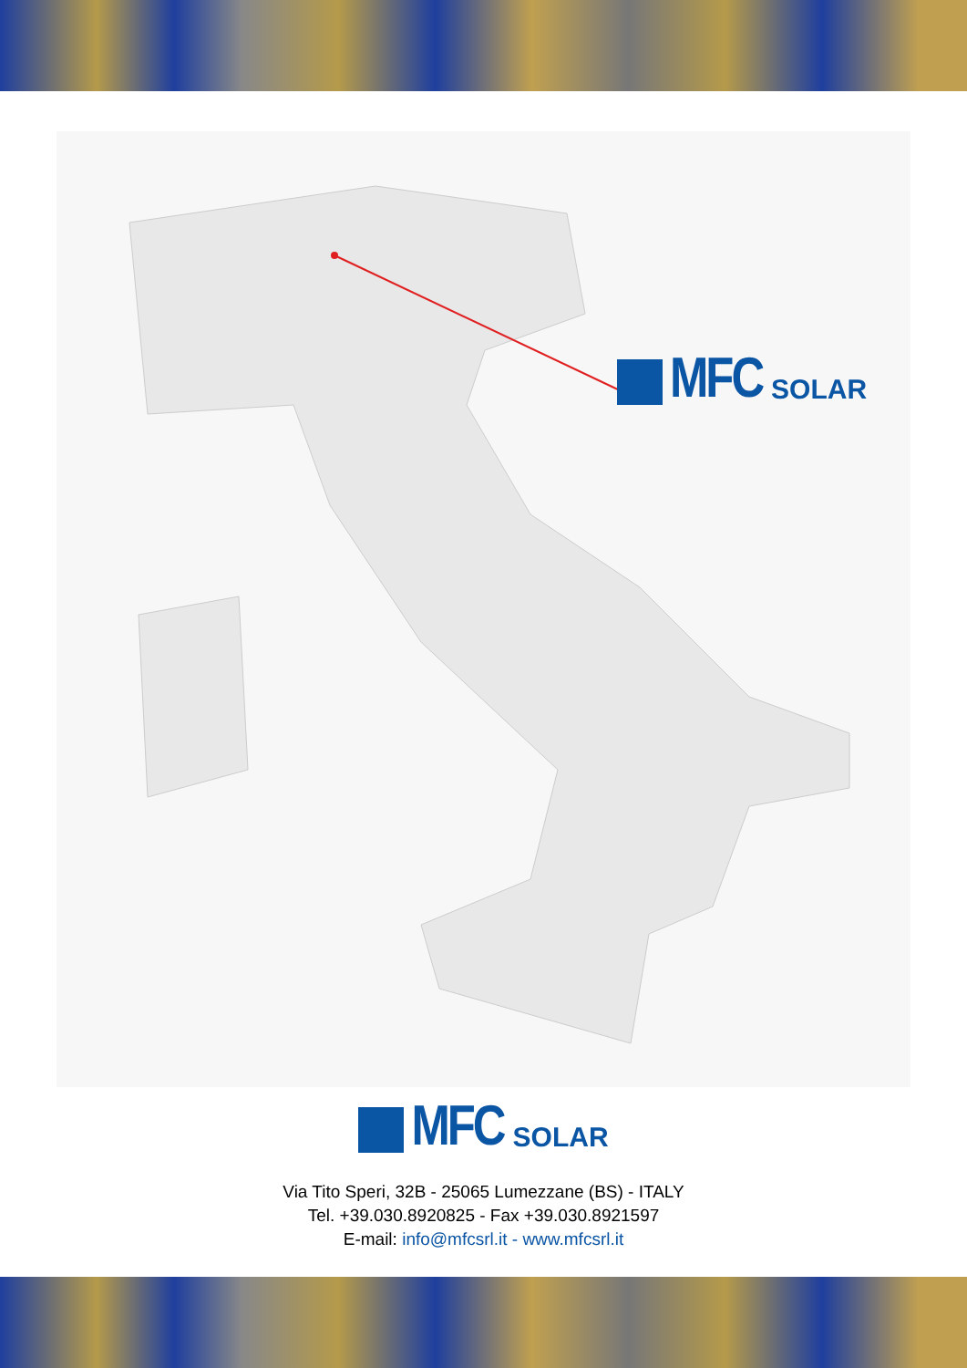MFC SOLAR
MFC SOLAR
Via Tito Speri, 32B - 25065 Lumezzane (BS) - ITALY
Tel. +39.030.8920825 - Fax +39.030.8921597
E-mail: info@mfcsrl.it - www.mfcsrl.it